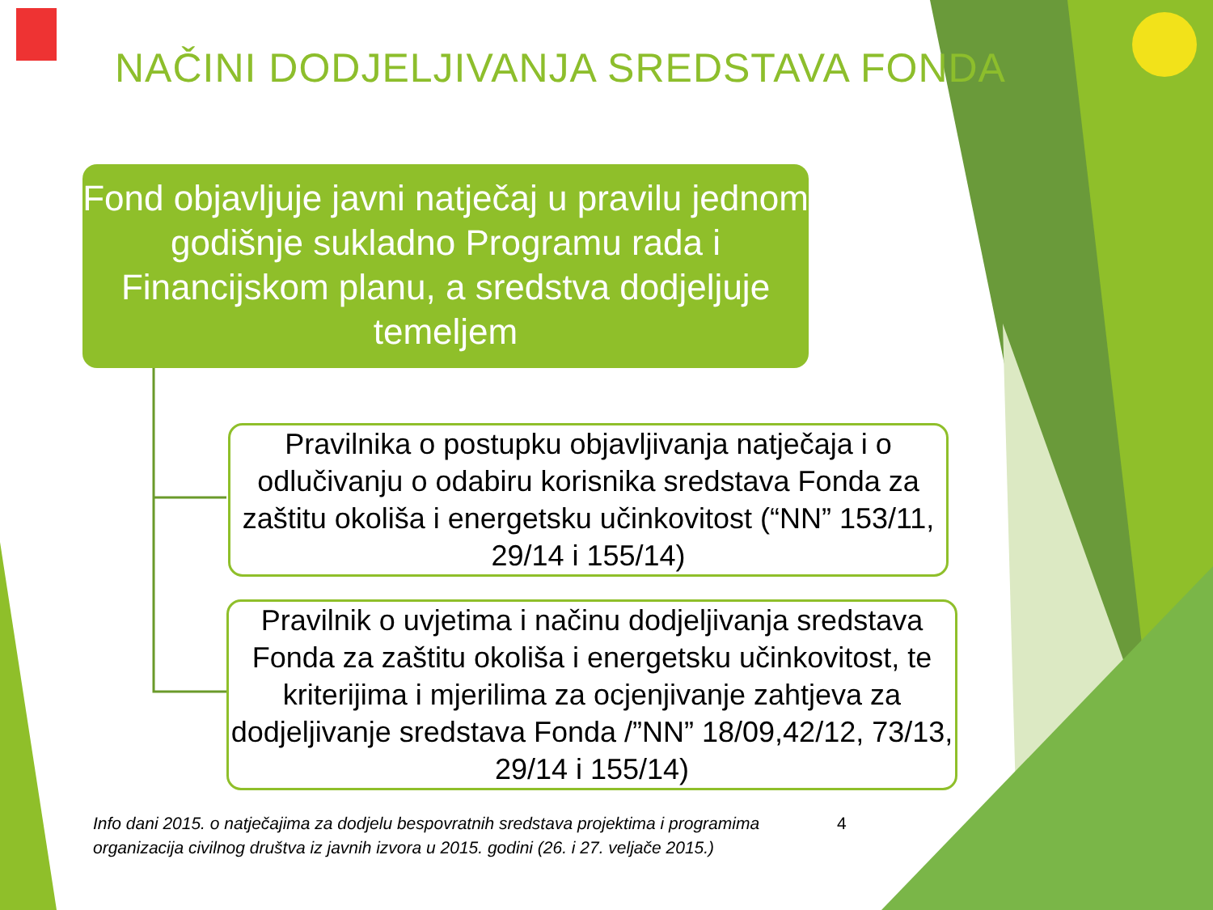NAČINI DODJELJIVANJA SREDSTAVA FONDA
Fond objavljuje javni natječaj u pravilu jednom godišnje sukladno Programu rada i Financijskom planu, a sredstva dodjeljuje temeljem
Pravilnika o postupku objavljivanja natječaja i o odlučivanju o odabiru korisnika sredstava Fonda za zaštitu okoliša i energetsku učinkovitost (“NN” 153/11, 29/14 i 155/14)
Pravilnik o uvjetima i načinu dodjeljivanja sredstava Fonda za zaštitu okoliša i energetsku učinkovitost, te kriterijima i mjerilima za ocjenjivanje zahtjeva za dodjeljivanje sredstava Fonda /”NN” 18/09,42/12, 73/13, 29/14 i 155/14)
Info dani 2015. o natječajima za dodjelu bespovratnih sredstava projektima i programima organizacija civilnog društva iz javnih izvora u 2015. godini (26. i 27. veljače 2015.)
4